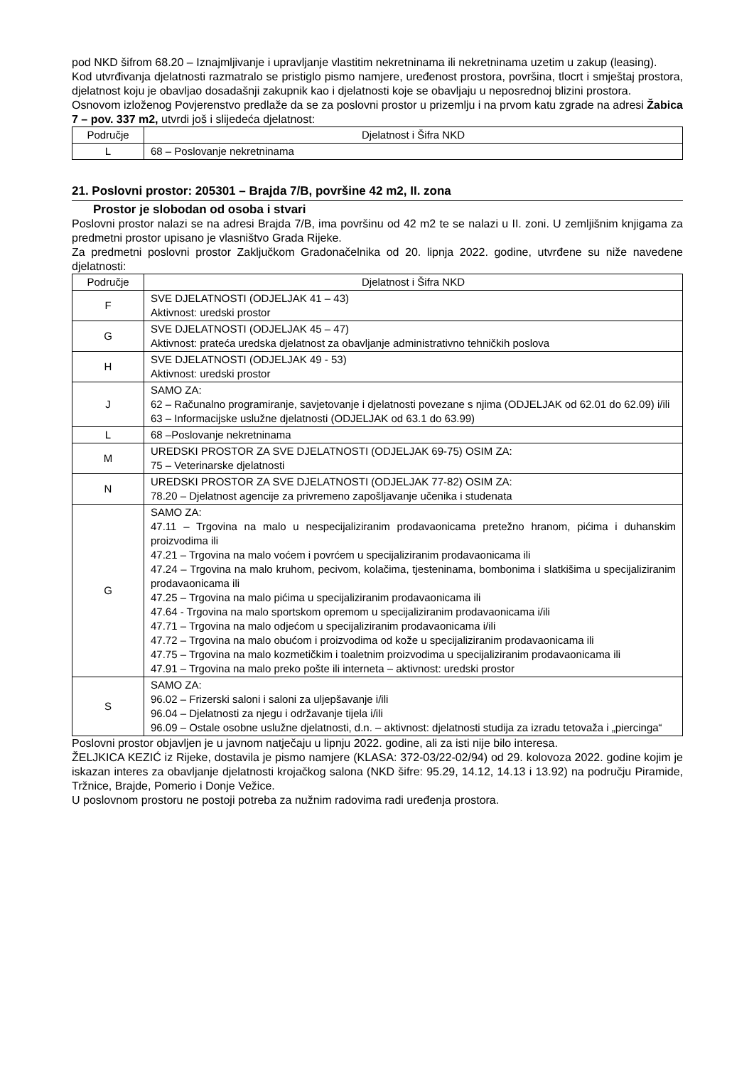pod NKD šifrom 68.20 – Iznajmljivanje i upravljanje vlastitim nekretninama ili nekretninama uzetim u zakup (leasing).
Kod utvrđivanja djelatnosti razmatralo se pristiglo pismo namjere, uređenost prostora, površina, tlocrt i smještaj prostora, djelatnost koju je obavljao dosadašnji zakupnik kao i djelatnosti koje se obavljaju u neposrednoj blizini prostora.
Osnovom izloženog Povjerenstvo predlaže da se za poslovni prostor u prizemlju i na prvom katu zgrade na adresi Žabica 7 – pov. 337 m2, utvrdi još i slijedeća djelatnost:
| Područje | Djelatnost i Šifra NKD |
| --- | --- |
| L | 68 – Poslovanje nekretninama |
21. Poslovni prostor: 205301 – Brajda 7/B, površine 42 m2, II. zona
Prostor je slobodan od osoba i stvari
Poslovni prostor nalazi se na adresi Brajda 7/B, ima površinu od 42 m2 te se nalazi u II. zoni. U zemljišnim knjigama za predmetni prostor upisano je vlasništvo Grada Rijeke.
Za predmetni poslovni prostor Zaključkom Gradonačelnika od 20. lipnja 2022. godine, utvrđene su niže navedene djelatnosti:
| Područje | Djelatnost i Šifra NKD |
| --- | --- |
| F | SVE DJELATNOSTI (ODJELJAK 41 – 43) Aktivnost: uredski prostor |
| G | SVE DJELATNOSTI (ODJELJAK 45 – 47) Aktivnost: prateća uredska djelatnost za obavljanje administrativno tehničkih poslova |
| H | SVE DJELATNOSTI (ODJELJAK 49 - 53) Aktivnost: uredski prostor |
| J | SAMO ZA: 62 – Računalno programiranje, savjetovanje i djelatnosti povezane s njima (ODJELJAK od 62.01 do 62.09) i/ili 63 – Informacijske uslužne djelatnosti (ODJELJAK od 63.1 do 63.99) |
| L | 68 –Poslovanje nekretninama |
| M | UREDSKI PROSTOR ZA SVE DJELATNOSTI (ODJELJAK 69-75) OSIM ZA: 75 – Veterinarske djelatnosti |
| N | UREDSKI PROSTOR ZA SVE DJELATNOSTI (ODJELJAK 77-82) OSIM ZA: 78.20 – Djelatnost agencije za privremeno zapošljavanje učenika i studenata |
| G | SAMO ZA: 47.11 – Trgovina na malo u nespecijaliziranim prodavaonicama pretežno hranom, pićima i duhanskim proizvodima ili 47.21 – Trgovina na malo voćem i povrćem u specijaliziranim prodavaonicama ili 47.24 – Trgovina na malo kruhom, pecivom, kolačima, tjesteninama, bombonima i slatkišima u specijaliziranim prodavaonicama ili 47.25 – Trgovina na malo pićima u specijaliziranim prodavaonicama ili 47.64 - Trgovina na malo sportskom opremom u specijaliziranim prodavaonicama i/ili 47.71 – Trgovina na malo odjećom u specijaliziranim prodavaonicama i/ili 47.72 – Trgovina na malo obućom i proizvodima od kože u specijaliziranim prodavaonicama ili 47.75 – Trgovina na malo kozmetičkim i toaletnim proizvodima u specijaliziranim prodavaonicama ili 47.91 – Trgovina na malo preko pošte ili interneta – aktivnost: uredski prostor |
| S | SAMO ZA: 96.02 – Frizerski saloni i saloni za uljepšavanje i/ili 96.04 – Djelatnosti za njegu i održavanje tijela i/ili 96.09 – Ostale osobne uslužne djelatnosti, d.n. – aktivnost: djelatnosti studija za izradu tetovaža i „piercinga“ |
Poslovni prostor objavljen je u javnom natječaju u lipnju 2022. godine, ali za isti nije bilo interesa.
ŽELJKICA KEZIĆ iz Rijeke, dostavila je pismo namjere (KLASA: 372-03/22-02/94) od 29. kolovoza 2022. godine kojim je iskazan interes za obavljanje djelatnosti krojačkog salona (NKD šifre: 95.29, 14.12, 14.13 i 13.92) na području Piramide, Tržnice, Brajde, Pomerio i Donje Vežice.
U poslovnom prostoru ne postoji potreba za nužnim radovima radi uređenja prostora.